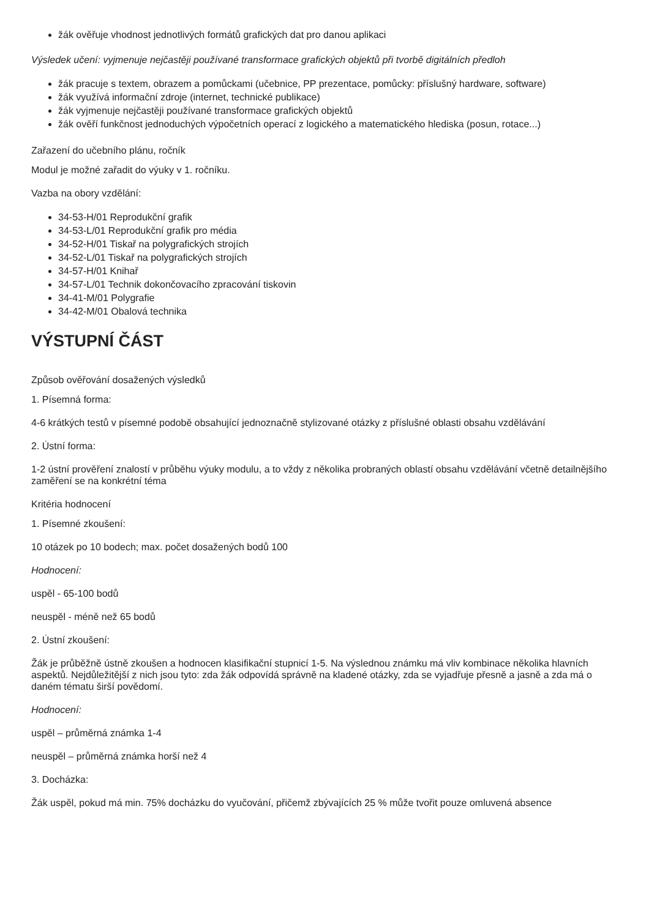žák ověřuje vhodnost jednotlivých formátů grafických dat pro danou aplikaci
Výsledek učení: vyjmenuje nejčastěji používané transformace grafických objektů při tvorbě digitálních předloh
žák pracuje s textem, obrazem a pomůckami (učebnice, PP prezentace, pomůcky: příslušný hardware, software)
žák využívá informační zdroje (internet, technické publikace)
žák vyjmenuje nejčastěji používané transformace grafických objektů
žák ověří funkčnost jednoduchých výpočetních operací z logického a matematického hlediska (posun, rotace...)
Zařazení do učebního plánu, ročník
Modul je možné zařadit do výuky v 1. ročníku.
Vazba na obory vzdělání:
34-53-H/01 Reprodukční grafik
34-53-L/01 Reprodukční grafik pro média
34-52-H/01 Tiskař na polygrafických strojích
34-52-L/01 Tiskař na polygrafických strojích
34-57-H/01 Knihař
34-57-L/01 Technik dokončovacího zpracování tiskovin
34-41-M/01 Polygrafie
34-42-M/01 Obalová technika
VÝSTUPNÍ ČÁST
Způsob ověřování dosažených výsledků
1. Písemná forma:
4-6 krátkých testů v písemné podobě obsahující jednoznačně stylizované otázky z příslušné oblasti obsahu vzdělávání
2. Ústní forma:
1-2 ústní prověření znalostí v průběhu výuky modulu, a to vždy z několika probraných oblastí obsahu vzdělávání včetně detailnějšího zaměření se na konkrétní téma
Kritéria hodnocení
1. Písemné zkoušení:
10 otázek po 10 bodech; max. počet dosažených bodů 100
Hodnocení:
uspěl - 65-100 bodů
neuspěl - méně než 65 bodů
2. Ústní zkoušení:
Žák je průběžně ústně zkoušen a hodnocen klasifikační stupnicí 1-5. Na výslednou známku má vliv kombinace několika hlavních aspektů. Nejdůležitější z nich jsou tyto: zda žák odpovídá správně na kladené otázky, zda se vyjadřuje přesně a jasně a zda má o daném tématu širší povědomí.
Hodnocení:
uspěl – průměrná známka 1-4
neuspěl – průměrná známka horší než 4
3. Docházka:
Žák uspěl, pokud má min. 75% docházku do vyučování, přičemž zbývajících 25 % může tvořit pouze omluvená absence